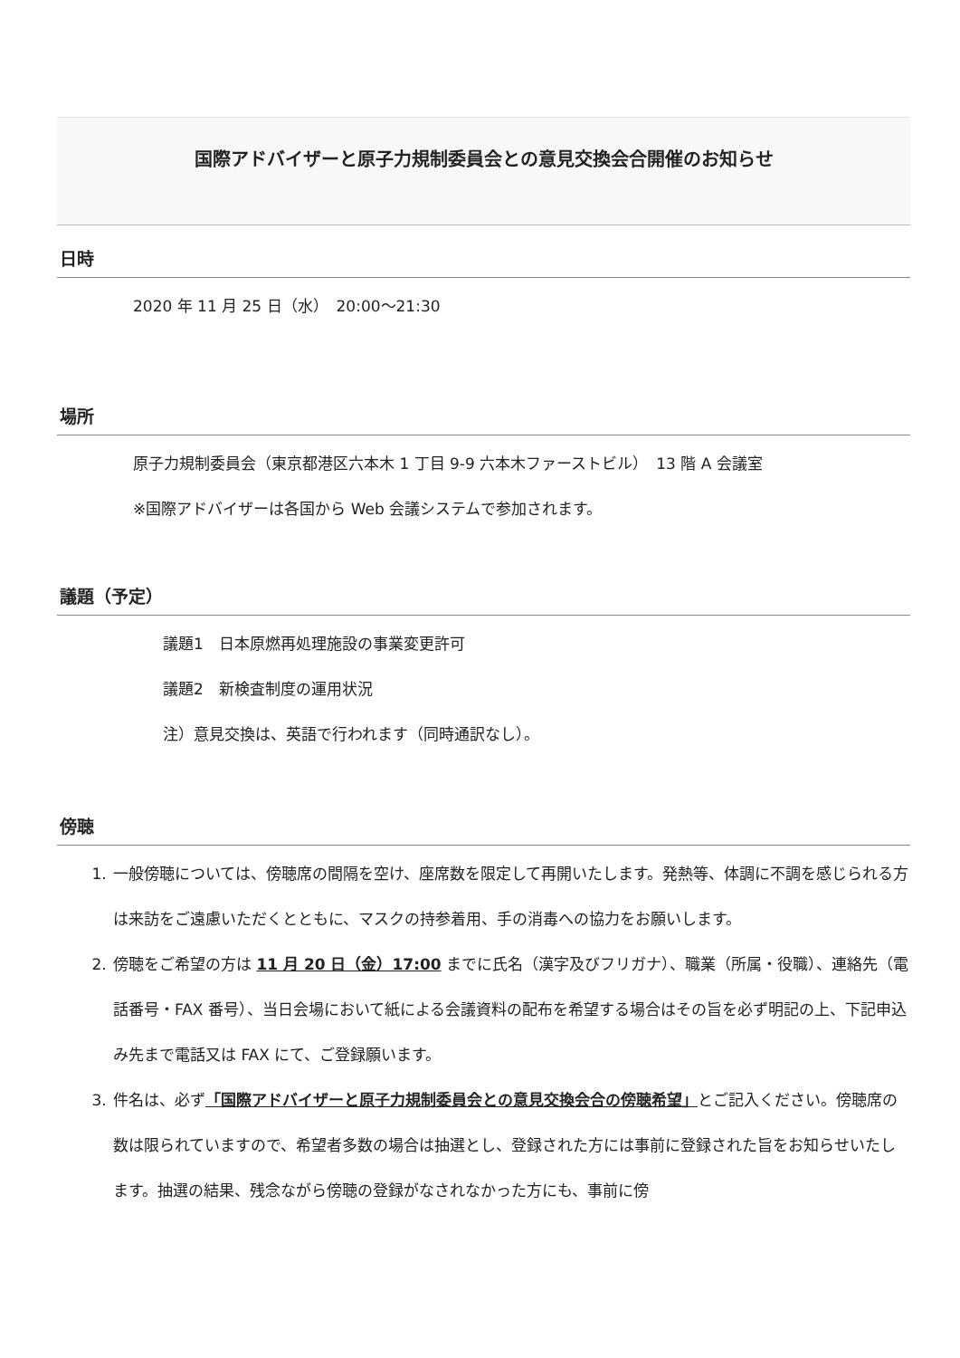国際アドバイザーと原子力規制委員会との意見交換会合開催のお知らせ
日時
2020 年 11 月 25 日（水）　20:00～21:30
場所
原子力規制委員会（東京都港区六本木 1 丁目 9-9 六本木ファーストビル）　13 階 A 会議室
※国際アドバイザーは各国から Web 会議システムで参加されます。
議題（予定）
議題1　日本原燃再処理施設の事業変更許可
議題2　新検査制度の運用状況
注）意見交換は、英語で行われます（同時通訳なし）。
傍聴
1. 一般傍聴については、傍聴席の間隔を空け、座席数を限定して再開いたします。発熱等、体調に不調を感じられる方は来訪をご遠慮いただくとともに、マスクの持参着用、手の消毒への協力をお願いします。
2. 傍聴をご希望の方は 11 月 20 日（金）17:00 までに氏名（漢字及びフリガナ）、職業（所属・役職）、連絡先（電話番号・FAX 番号）、当日会場において紙による会議資料の配布を希望する場合はその旨を必ず明記の上、下記申込み先まで電話又は FAX にて、ご登録願います。
3. 件名は、必ず「国際アドバイザーと原子力規制委員会との意見交換会合の傍聴希望」とご記入ください。傍聴席の数は限られていますので、希望者多数の場合は抽選とし、登録された方には事前に登録された旨をお知らせいたします。抽選の結果、残念ながら傍聴の登録がなされなかった方にも、事前に傍